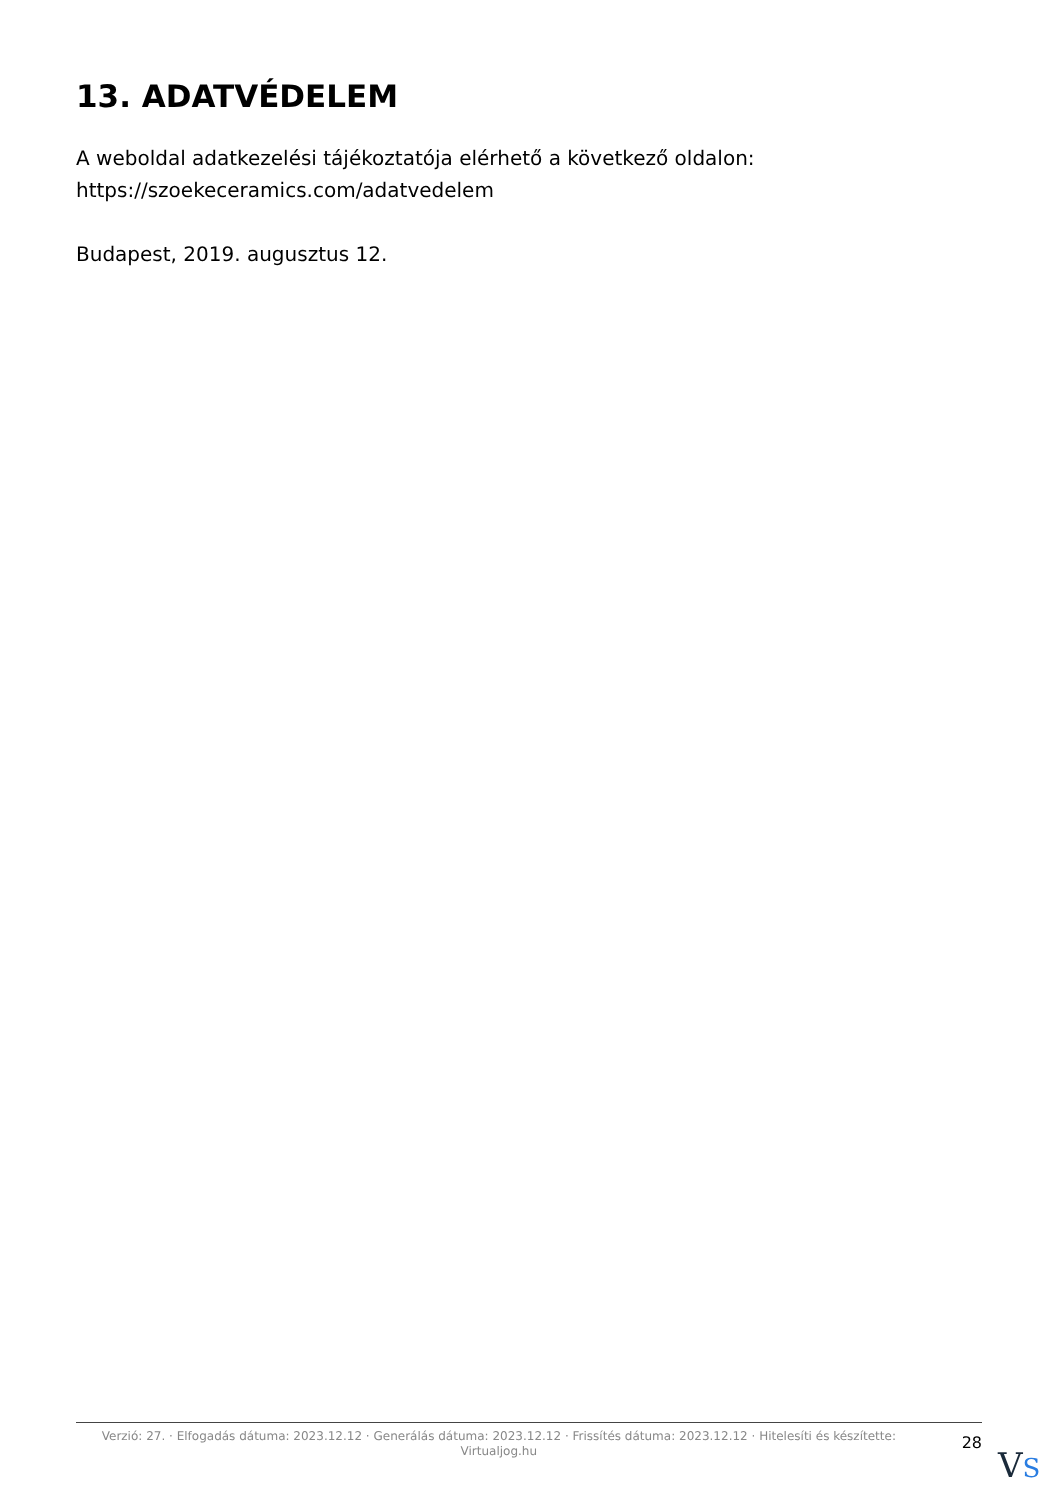13. ADATVÉDELEM
A weboldal adatkezelési tájékoztatója elérhető a következő oldalon: https://szoekeceramics.com/adatvedelem
Budapest, 2019. augusztus 12.
Verzió: 27. · Elfogadás dátuma: 2023.12.12 · Generálás dátuma: 2023.12.12 · Frissítés dátuma: 2023.12.12 · Hitelesíti és készítette: Virtualjog.hu
28
VS